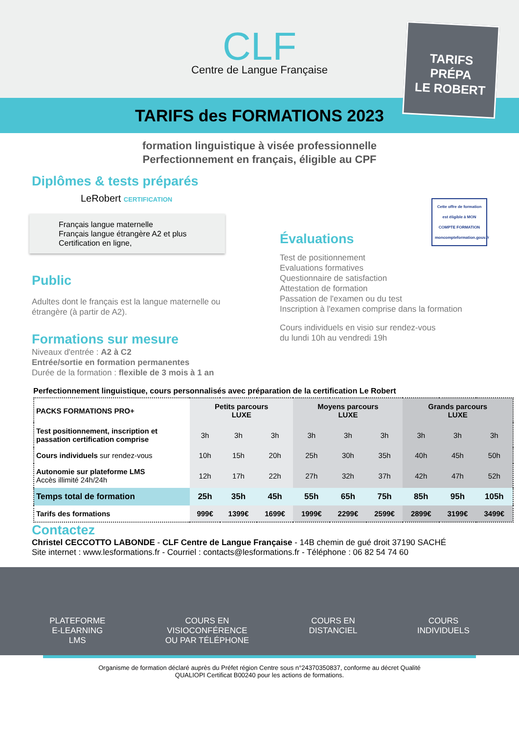CLF
Centre de Langue Française
TARIFS des FORMATIONS 2023
TARIFS
PRÉPA
LE ROBERT
formation linguistique à visée professionnelle
Perfectionnement en français, éligible au CPF
Diplômes & tests préparés
LeRobert CERTIFICATION
Français langue maternelle
Français langue étrangère A2 et plus
Certification en ligne,
Public
Adultes dont le français est la langue maternelle ou étrangère (à partir de A2).
Formations sur mesure
Niveaux d'entrée : A2 à C2
Entrée/sortie en formation permanentes
Durée de la formation : flexible de 3 mois à 1 an
Cette offre de formation est éligible à MON COMPTE FORMATION moncompteformation.gouv.fr
Évaluations
Test de positionnement
Evaluations formatives
Questionnaire de satisfaction
Attestation de formation
Passation de l'examen ou du test
Inscription à l'examen comprise dans la formation
Cours individuels en visio sur rendez-vous
du lundi 10h au vendredi 19h
Perfectionnement linguistique, cours personnalisés avec préparation de la certification Le Robert
| PACKS FORMATIONS PRO+ | Petits parcours LUXE | | | Moyens parcours LUXE | | | Grands parcours LUXE | | |
| --- | --- | --- | --- | --- | --- | --- | --- | --- | --- |
| Test positionnement, inscription et passation certification comprise | 3h | 3h | 3h | 3h | 3h | 3h | 3h | 3h | 3h |
| Cours individuels sur rendez-vous | 10h | 15h | 20h | 25h | 30h | 35h | 40h | 45h | 50h |
| Autonomie sur plateforme LMS Accès illimité 24h/24h | 12h | 17h | 22h | 27h | 32h | 37h | 42h | 47h | 52h |
| Temps total de formation | 25h | 35h | 45h | 55h | 65h | 75h | 85h | 95h | 105h |
| Tarifs des formations | 999€ | 1399€ | 1699€ | 1999€ | 2299€ | 2599€ | 2899€ | 3199€ | 3499€ |
Contactez
Christel CECCOTTO LABONDE - CLF Centre de Langue Française - 14B chemin de gué droit 37190 SACHÉ
Site internet : www.lesformations.fr - Courriel : contacts@lesformations.fr - Téléphone : 06 82 54 74 60
PLATEFORME
E-LEARNING
LMS
COURS EN
VISIOCONFÉRENCE
OU PAR TÉLÉPHONE
COURS EN
DISTANCIEL
COURS
INDIVIDUELS
Organisme de formation déclaré auprès du Préfet région Centre sous n°24370350837, conforme au décret Qualité
QUALIOPI Certificat B00240 pour les actions de formations.